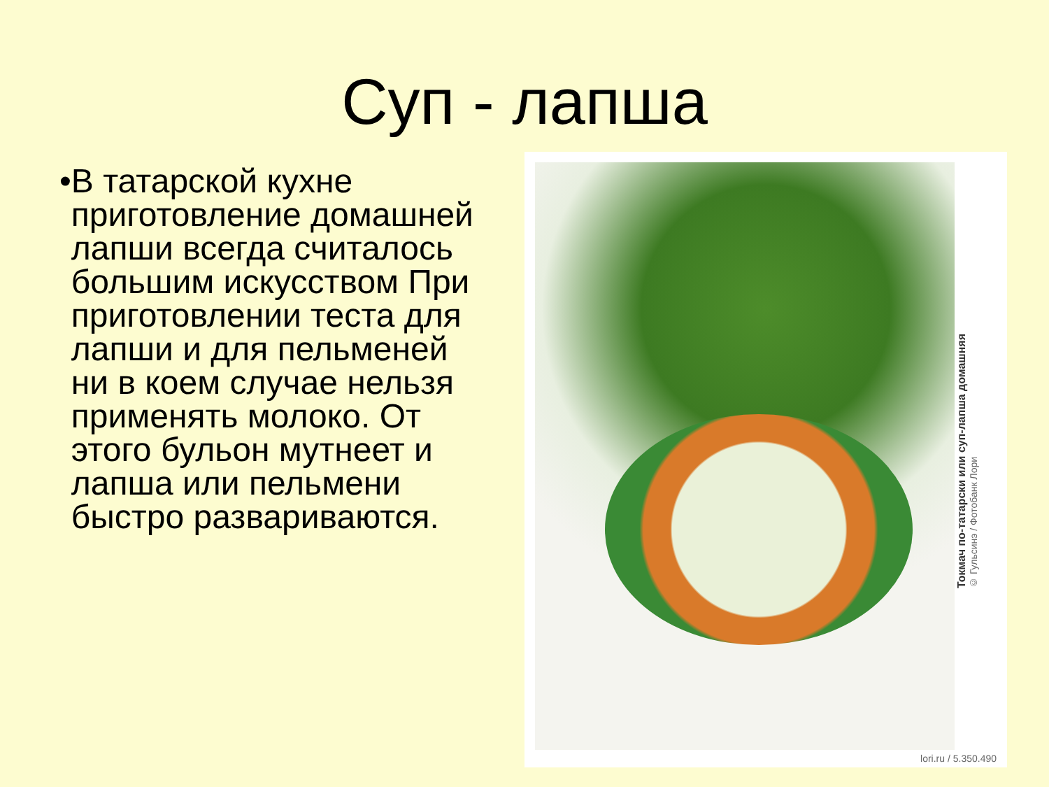Суп - лапша
• В татарской кухне приготовление домашней лапши всегда считалось большим искусством При приготовлении теста для лапши и для пельменей ни в коем случае нельзя применять молоко. От этого бульон мутнеет и лапша или пельмени быстро развариваются.
Токмач по-татарски или суп-лапша домашняя
© Гульсинэ / Фотобанк Лори
lori.ru / 5.350.490